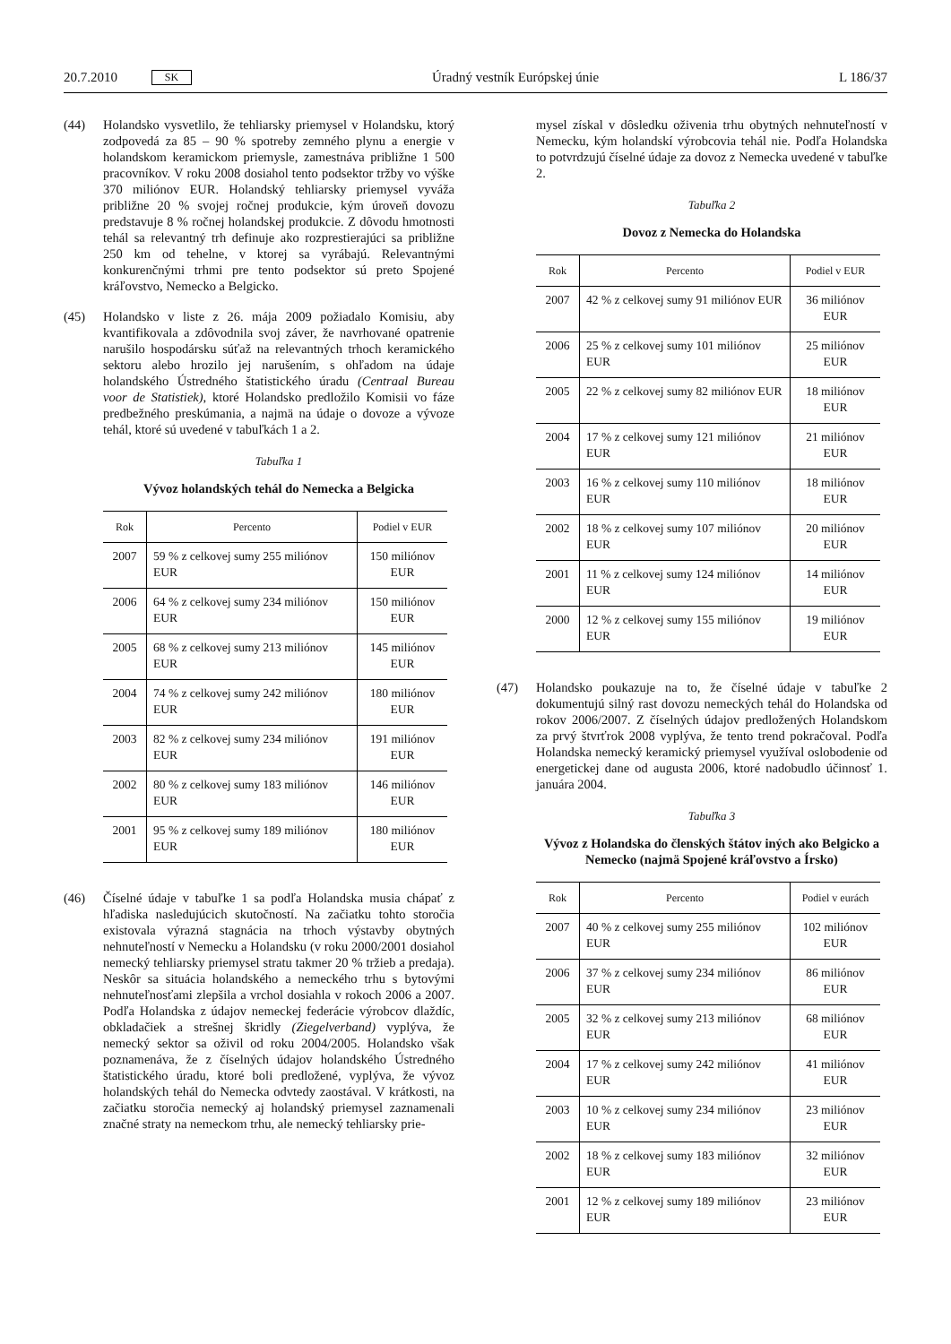20.7.2010 SK Úradný vestník Európskej únie L 186/37
(44) Holandsko vysvetlilo, že tehliarsky priemysel v Holandsku, ktorý zodpovedá za 85 – 90 % spotreby zemného plynu a energie v holandskom keramickom priemysle, zamestnáva približne 1 500 pracovníkov. V roku 2008 dosiahol tento podsektor tržby vo výške 370 miliónov EUR. Holandský tehliarsky priemysel vyváža približne 20 % svojej ročnej produkcie, kým úroveň dovozu predstavuje 8 % ročnej holandskej produkcie. Z dôvodu hmotnosti tehál sa relevantný trh definuje ako rozprestierajúci sa približne 250 km od tehelne, v ktorej sa vyrábajú. Relevantnými konkurenčnými trhmi pre tento podsektor sú preto Spojené kráľovstvo, Nemecko a Belgicko.
(45) Holandsko v liste z 26. mája 2009 požiadalo Komisiu, aby kvantifikovala a zdôvodnila svoj záver, že navrhované opatrenie narušilo hospodársku súťaž na relevantných trhoch keramického sektoru alebo hrozilo jej narušením, s ohľadom na údaje holandského Ústredného štatistického úradu (Centraal Bureau voor de Statistiek), ktoré Holandsko predložilo Komisii vo fáze predbežného preskúmania, a najmä na údaje o dovoze a vývoze tehál, ktoré sú uvedené v tabuľkách 1 a 2.
Tabuľka 1
Vývoz holandských tehál do Nemecka a Belgicka
| Rok | Percento | Podiel v EUR |
| --- | --- | --- |
| 2007 | 59 % z celkovej sumy 255 miliónov EUR | 150 miliónov EUR |
| 2006 | 64 % z celkovej sumy 234 miliónov EUR | 150 miliónov EUR |
| 2005 | 68 % z celkovej sumy 213 miliónov EUR | 145 miliónov EUR |
| 2004 | 74 % z celkovej sumy 242 miliónov EUR | 180 miliónov EUR |
| 2003 | 82 % z celkovej sumy 234 miliónov EUR | 191 miliónov EUR |
| 2002 | 80 % z celkovej sumy 183 miliónov EUR | 146 miliónov EUR |
| 2001 | 95 % z celkovej sumy 189 miliónov EUR | 180 miliónov EUR |
(46) Číselné údaje v tabuľke 1 sa podľa Holandska musia chápať z hľadiska nasledujúcich skutočností. Na začiatku tohto storočia existovala výrazná stagnácia na trhoch výstavby obytných nehnuteľností v Nemecku a Holandsku (v roku 2000/2001 dosiahol nemecký tehliarsky priemysel stratu takmer 20 % tržieb a predaja). Neskôr sa situácia holandského a nemeckého trhu s bytovými nehnuteľnosťami zlepšila a vrchol dosiahla v rokoch 2006 a 2007. Podľa Holandska z údajov nemeckej federácie výrobcov dlaždíc, obkladačiek a strešnej škridly (Ziegelverband) vyplýva, že nemecký sektor sa oživil od roku 2004/2005. Holandsko však poznamenáva, že z číselných údajov holandského Ústredného štatistického úradu, ktoré boli predložené, vyplýva, že vývoz holandských tehál do Nemecka odvtedy zaostával. V krátkosti, na začiatku storočia nemecký aj holandský priemysel zaznamenali značné straty na nemeckom trhu, ale nemecký tehliarsky prie-
mysel získal v dôsledku oživenia trhu obytných nehnuteľností v Nemecku, kým holandskí výrobcovia tehál nie. Podľa Holandska to potvrdzujú číselné údaje za dovoz z Nemecka uvedené v tabuľke 2.
Tabuľka 2
Dovoz z Nemecka do Holandska
| Rok | Percento | Podiel v EUR |
| --- | --- | --- |
| 2007 | 42 % z celkovej sumy 91 miliónov EUR | 36 miliónov EUR |
| 2006 | 25 % z celkovej sumy 101 miliónov EUR | 25 miliónov EUR |
| 2005 | 22 % z celkovej sumy 82 miliónov EUR | 18 miliónov EUR |
| 2004 | 17 % z celkovej sumy 121 miliónov EUR | 21 miliónov EUR |
| 2003 | 16 % z celkovej sumy 110 miliónov EUR | 18 miliónov EUR |
| 2002 | 18 % z celkovej sumy 107 miliónov EUR | 20 miliónov EUR |
| 2001 | 11 % z celkovej sumy 124 miliónov EUR | 14 miliónov EUR |
| 2000 | 12 % z celkovej sumy 155 miliónov EUR | 19 miliónov EUR |
(47) Holandsko poukazuje na to, že číselné údaje v tabuľke 2 dokumentujú silný rast dovozu nemeckých tehál do Holandska od rokov 2006/2007. Z číselných údajov predložených Holandskom za prvý štvrťrok 2008 vyplýva, že tento trend pokračoval. Podľa Holandska nemecký keramický priemysel využíval oslobodenie od energetickej dane od augusta 2006, ktoré nadobudlo účinnosť 1. januára 2004.
Tabuľka 3
Vývoz z Holandska do členských štátov iných ako Belgicko a Nemecko (najmä Spojené kráľovstvo a Írsko)
| Rok | Percento | Podiel v eurách |
| --- | --- | --- |
| 2007 | 40 % z celkovej sumy 255 miliónov EUR | 102 miliónov EUR |
| 2006 | 37 % z celkovej sumy 234 miliónov EUR | 86 miliónov EUR |
| 2005 | 32 % z celkovej sumy 213 miliónov EUR | 68 miliónov EUR |
| 2004 | 17 % z celkovej sumy 242 miliónov EUR | 41 miliónov EUR |
| 2003 | 10 % z celkovej sumy 234 miliónov EUR | 23 miliónov EUR |
| 2002 | 18 % z celkovej sumy 183 miliónov EUR | 32 miliónov EUR |
| 2001 | 12 % z celkovej sumy 189 miliónov EUR | 23 miliónov EUR |